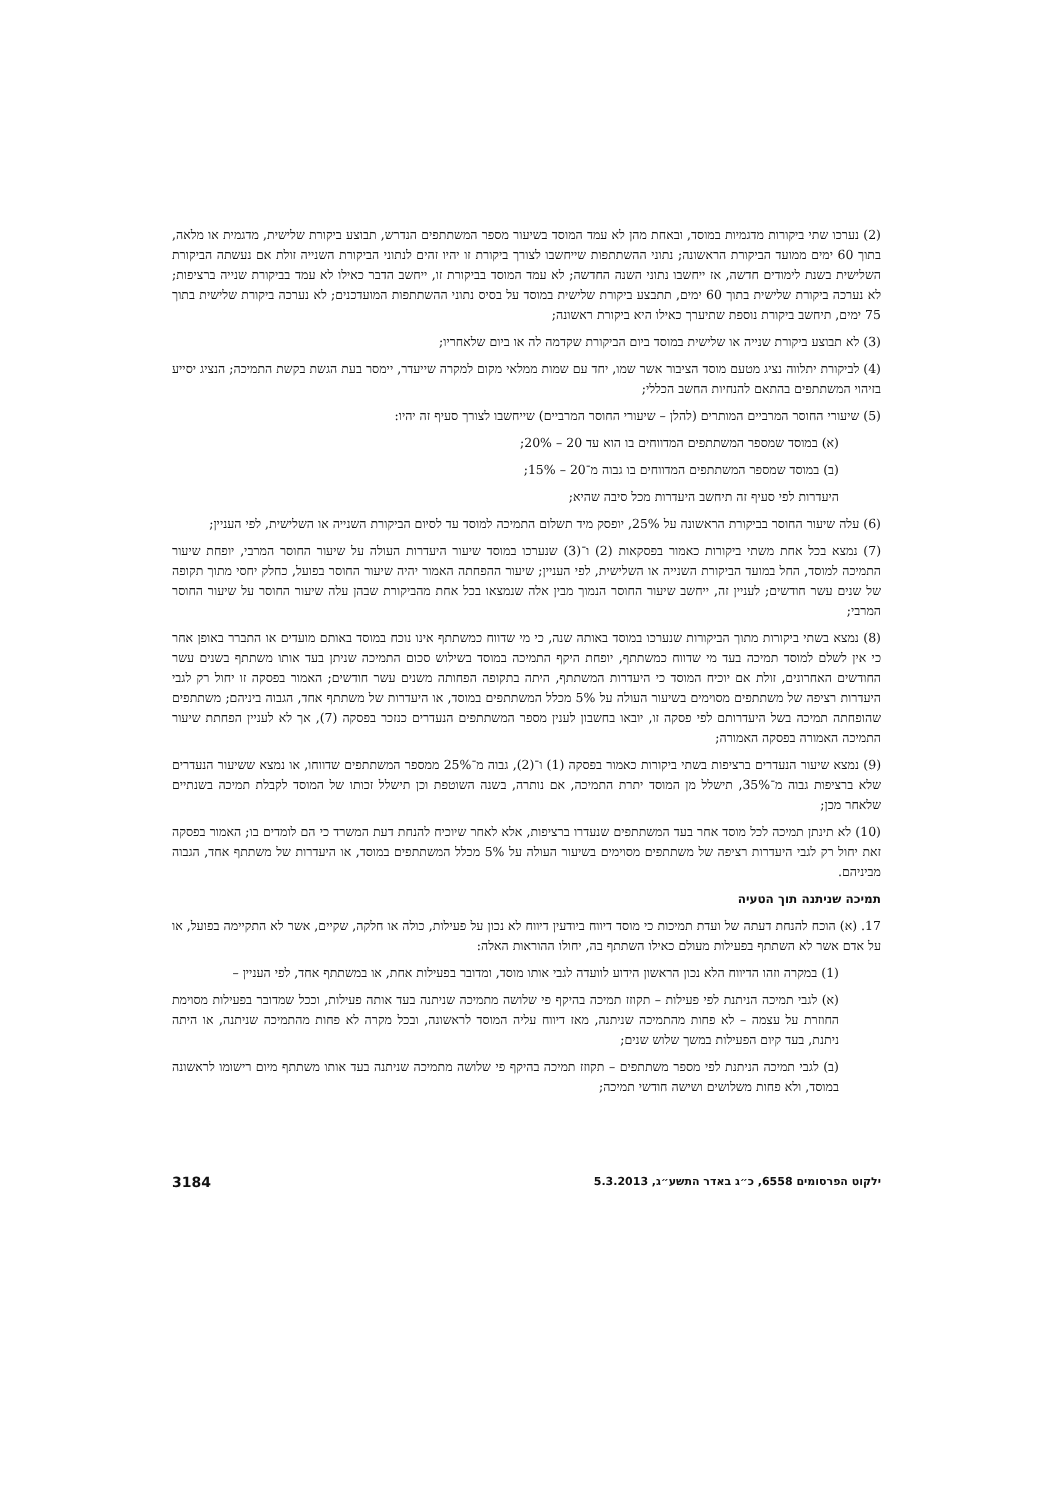(2) נערכו שתי ביקורות מדגמיות במוסד, ובאחת מהן לא עמד המוסד בשיעור מספר המשתתפים הנדרש, תבוצע ביקורת שלישית, מדגמית או מלאה, בתוך 60 ימים ממועד הביקורת הראשונה; נתוני ההשתתפות שייחשבו לצורך ביקורת זו יהיו זהים לנתוני הביקורת השנייה זולת אם נעשתה הביקורת השלישית בשנת לימודים חדשה, אז ייחשבו נתוני השנה החדשה; לא עמד המוסד בביקורת זו, ייחשב הדבר כאילו לא עמד בביקורת שנייה ברציפות; לא נערכה ביקורת שלישית בתוך 60 ימים, תתבצע ביקורת שלישית במוסד על בסיס נתוני ההשתתפות המועדכנים; לא נערכה ביקורת שלישית בתוך 75 ימים, תיחשב ביקורת נוספת שתיערך כאילו היא ביקורת ראשונה;
(3) לא תבוצע ביקורת שנייה או שלישית במוסד ביום הביקורת שקדמה לה או ביום שלאחריו;
(4) לביקורת יתלווה נציג מטעם מוסד הציבור אשר שמו, יחד עם שמות ממלאי מקום למקרה שייעדר, יימסר בעת הגשת בקשת התמיכה; הנציג יסייע בזיהוי המשתתפים בהתאם להנחיות החשב הכללי;
(5) שיעורי החוסר המרביים המותרים (להלן – שיעורי החוסר המרביים) שייחשבו לצורך סעיף זה יהיו:
(א) במוסד שמספר המשתתפים המדווחים בו הוא עד 20 – 20%;
(ב) במוסד שמספר המשתתפים המדווחים בו גבוה מ־20 – 15%;
היעדרות לפי סעיף זה תיחשב היעדרות מכל סיבה שהיא;
(6) עלה שיעור החוסר בביקורת הראשונה על 25%, יופסק מיד תשלום התמיכה למוסד עד לסיום הביקורת השנייה או השלישית, לפי העניין;
(7) נמצא בכל אחת משתי ביקורות כאמור בפסקאות (2) ו־(3) שנערכו במוסד שיעור היעדרות העולה על שיעור החוסר המרבי, יופחת שיעור התמיכה למוסד, החל במועד הביקורת השנייה או השלישית, לפי העניין; שיעור ההפחתה האמור יהיה שיעור החוסר בפועל, כחלק יחסי מתוך תקופה של שנים עשר חודשים; לעניין זה, ייחשב שיעור החוסר הנמוך מבין אלה שנמצאו בכל אחת מהביקורת שבהן עלה שיעור החוסר על שיעור החוסר המרבי;
(8) נמצא בשתי ביקורות מתוך הביקורות שנערכו במוסד באותה שנה, כי מי שדווח כמשתתף אינו נוכח במוסד באותם מועדים או התברר באופן אחר כי אין לשלם למוסד תמיכה בעד מי שדווח כמשתתף, יופחת היקף התמיכה במוסד בשילוש סכום התמיכה שניתן בעד אותו משתתף בשנים עשר החודשים האחרונים, זולת אם יוכיח המוסד כי היעדרות המשתתף, היתה בתקופה הפחותה משנים עשר חודשים; האמור בפסקה זו יחול רק לגבי היעדרות רציפה של משתתפים מסוימים בשיעור העולה על 5% מכלל המשתתפים במוסד, או היעדרות של משתתף אחד, הגבוה ביניהם; משתתפים שהופחתה תמיכה בשל היעדרותם לפי פסקה זו, יובאו בחשבון לענין מספר המשתתפים הנעדרים כנזכר בפסקה (7), אך לא לעניין הפחתת שיעור התמיכה האמורה בפסקה האמורה;
(9) נמצא שיעור הנעדרים ברציפות בשתי ביקורות כאמור בפסקה (1) ו־(2), גבוה מ־25% ממספר המשתתפים שדווחו, או נמצא ששיעור הנעדרים שלא ברציפות גבוה מ־35%, תישלל מן המוסד יתרת התמיכה, אם נותרה, בשנה השוטפת וכן תישלל זכותו של המוסד לקבלת תמיכה בשנתיים שלאחר מכן;
(10) לא תינתן תמיכה לכל מוסד אחר בעד המשתתפים שנעדרו ברציפות, אלא לאחר שיוכיח להנחת דעת המשרד כי הם לומדים בו; האמור בפסקה זאת יחול רק לגבי היעדרות רציפה של משתתפים מסוימים בשיעור העולה על 5% מכלל המשתתפים במוסד, או היעדרות של משתתף אחד, הגבוה מביניהם.
תמיכה שניתנה תוך הטעיה
17. (א) הוכח להנחת דעתה של ועדת תמיכות כי מוסד דיווח ביודעין דיווח לא נכון על פעילות, כולה או חלקה, שקיים, אשר לא התקיימה בפועל, או על אדם אשר לא השתתף בפעילות מעולם כאילו השתתף בה, יחולו ההוראות האלה:
(1) במקרה וזהו הדיווח הלא נכון הראשון הידוע לוועדה לגבי אותו מוסד, ומדובר בפעילות אחת, או במשתתף אחד, לפי העניין –
(א) לגבי תמיכה הניתנת לפי פעילות – תקוזז תמיכה בהיקף פי שלושה מתמיכה שניתנה בעד אותה פעילות, וככל שמדובר בפעילות מסוימת החוזרת על עצמה – לא פחות מהתמיכה שניתנה, מאז דיווח עליה המוסד לראשונה, ובכל מקרה לא פחות מהתמיכה שניתנה, או היתה ניתנת, בעד קיום הפעילות במשך שלוש שנים;
(ב) לגבי תמיכה הניתנת לפי מספר משתתפים – תקוזז תמיכה בהיקף פי שלושה מתמיכה שניתנה בעד אותו משתתף מיום רישומו לראשונה במוסד, ולא פחות משלושים ושישה חודשי תמיכה;
ילקוט הפרסומים 6558, כ״ג באדר התשע״ג, 5.3.2013 3184